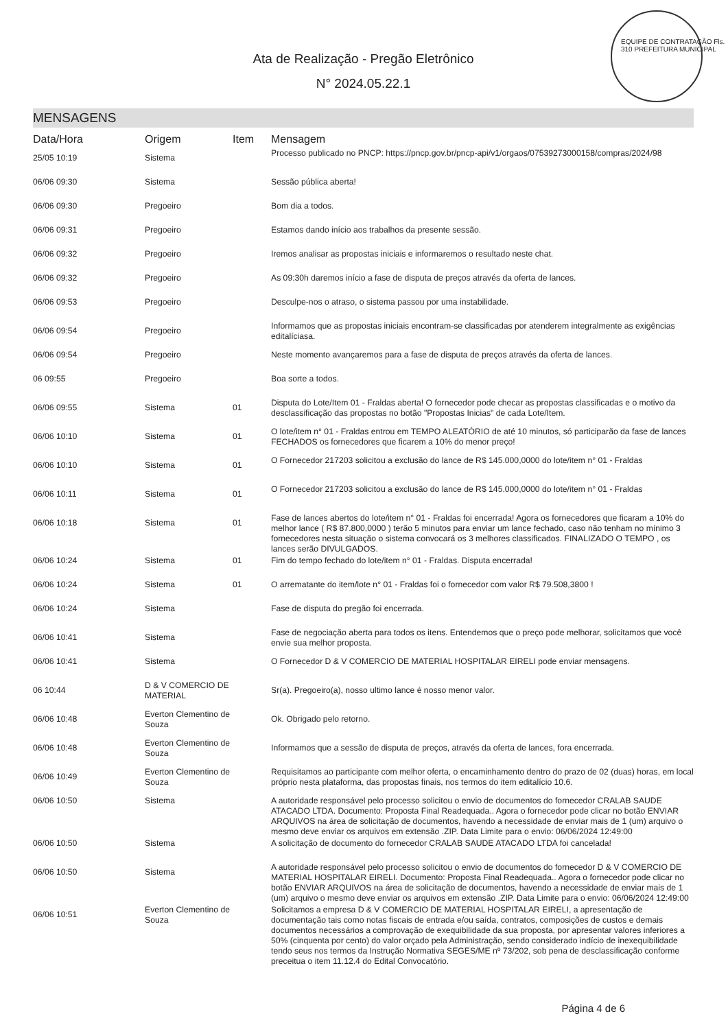Ata de Realização - Pregão Eletrônico
N° 2024.05.22.1
EQUIPE DE CONTRATAÇÃO Fls. 310 PREFEITURA MUNICIPAL
MENSAGENS
| Data/Hora | Origem | Item | Mensagem |
| --- | --- | --- | --- |
| 25/05 10:19 | Sistema | | Processo publicado no PNCP: https://pncp.gov.br/pncp-api/v1/orgaos/07539273000158/compras/2024/98 |
| 06/06 09:30 | Sistema | | Sessão pública aberta! |
| 06/06 09:30 | Pregoeiro | | Bom dia a todos. |
| 06/06 09:31 | Pregoeiro | | Estamos dando início aos trabalhos da presente sessão. |
| 06/06 09:32 | Pregoeiro | | Iremos analisar as propostas iniciais e informaremos o resultado neste chat. |
| 06/06 09:32 | Pregoeiro | | As 09:30h daremos início a fase de disputa de preços através da oferta de lances. |
| 06/06 09:53 | Pregoeiro | | Desculpe-nos o atraso, o sistema passou por uma instabilidade. |
| 06/06 09:54 | Pregoeiro | | Informamos que as propostas iniciais encontram-se classificadas por atenderem integralmente as exigências editalíciasa. |
| 06/06 09:54 | Pregoeiro | | Neste momento avançaremos para a fase de disputa de preços através da oferta de lances. |
| 06 09:55 | Pregoeiro | | Boa sorte a todos. |
| 06/06 09:55 | Sistema | 01 | Disputa do Lote/Item 01 - Fraldas aberta! O fornecedor pode checar as propostas classificadas e o motivo da desclassificação das propostas no botão "Propostas Inicias" de cada Lote/Item. |
| 06/06 10:10 | Sistema | 01 | O lote/item n° 01 - Fraldas entrou em TEMPO ALEATÓRIO de até 10 minutos, só participarão da fase de lances FECHADOS os fornecedores que ficarem a 10% do menor preço! |
| 06/06 10:10 | Sistema | 01 | O Fornecedor 217203 solicitou a exclusão do lance de R$ 145.000,0000 do lote/item n° 01 - Fraldas |
| 06/06 10:11 | Sistema | 01 | O Fornecedor 217203 solicitou a exclusão do lance de R$ 145.000,0000 do lote/item n° 01 - Fraldas |
| 06/06 10:18 | Sistema | 01 | Fase de lances abertos do lote/item n° 01 - Fraldas foi encerrada! Agora os fornecedores que ficaram a 10% do melhor lance ( R$ 87.800,0000 ) terão 5 minutos para enviar um lance fechado, caso não tenham no mínimo 3 fornecedores nesta situação o sistema convocará os 3 melhores classificados. FINALIZADO O TEMPO , os lances serão DIVULGADOS. |
| 06/06 10:24 | Sistema | 01 | Fim do tempo fechado do lote/item n° 01 - Fraldas. Disputa encerrada! |
| 06/06 10:24 | Sistema | 01 | O arrematante do item/lote n° 01 - Fraldas foi o fornecedor com valor R$ 79.508,3800 ! |
| 06/06 10:24 | Sistema | | Fase de disputa do pregão foi encerrada. |
| 06/06 10:41 | Sistema | | Fase de negociação aberta para todos os itens. Entendemos que o preço pode melhorar, solicitamos que você envie sua melhor proposta. |
| 06/06 10:41 | Sistema | | O Fornecedor D & V COMERCIO DE MATERIAL HOSPITALAR EIRELI pode enviar mensagens. |
| 06 10:44 | D & V COMERCIO DE MATERIAL | | Sr(a). Pregoeiro(a), nosso ultimo lance é nosso menor valor. |
| 06/06 10:48 | Everton Clementino de Souza | | Ok. Obrigado pelo retorno. |
| 06/06 10:48 | Everton Clementino de Souza | | Informamos que a sessão de disputa de preços, através da oferta de lances, fora encerrada. |
| 06/06 10:49 | Everton Clementino de Souza | | Requisitamos ao participante com melhor oferta, o encaminhamento dentro do prazo de 02 (duas) horas, em local próprio nesta plataforma, das propostas finais, nos termos do item editalício 10.6. |
| 06/06 10:50 | Sistema | | A autoridade responsável pelo processo solicitou o envio de documentos do fornecedor CRALAB SAUDE ATACADO LTDA. Documento: Proposta Final Readequada.. Agora o fornecedor pode clicar no botão ENVIAR ARQUIVOS na área de solicitação de documentos, havendo a necessidade de enviar mais de 1 (um) arquivo o mesmo deve enviar os arquivos em extensão .ZIP. Data Limite para o envio: 06/06/2024 12:49:00 |
| 06/06 10:50 | Sistema | | A solicitação de documento do fornecedor CRALAB SAUDE ATACADO LTDA foi cancelada! |
| 06/06 10:50 | Sistema | | A autoridade responsável pelo processo solicitou o envio de documentos do fornecedor D & V COMERCIO DE MATERIAL HOSPITALAR EIRELI. Documento: Proposta Final Readequada.. Agora o fornecedor pode clicar no botão ENVIAR ARQUIVOS na área de solicitação de documentos, havendo a necessidade de enviar mais de 1 (um) arquivo o mesmo deve enviar os arquivos em extensão .ZIP. Data Limite para o envio: 06/06/2024 12:49:00 |
| 06/06 10:51 | Everton Clementino de Souza | | Solicitamos a empresa D & V COMERCIO DE MATERIAL HOSPITALAR EIRELI, a apresentação de documentação tais como notas fiscais de entrada e/ou saída, contratos, composições de custos e demais documentos necessários a comprovação de exequibilidade da sua proposta, por apresentar valores inferiores a 50% (cinquenta por cento) do valor orçado pela Administração, sendo considerado indício de inexequibilidade tendo seus nos termos da Instrução Normativa SEGES/ME nº 73/202, sob pena de desclassificação conforme preceitua o item 11.12.4 do Edital Convocatório. |
Página 4 de 6